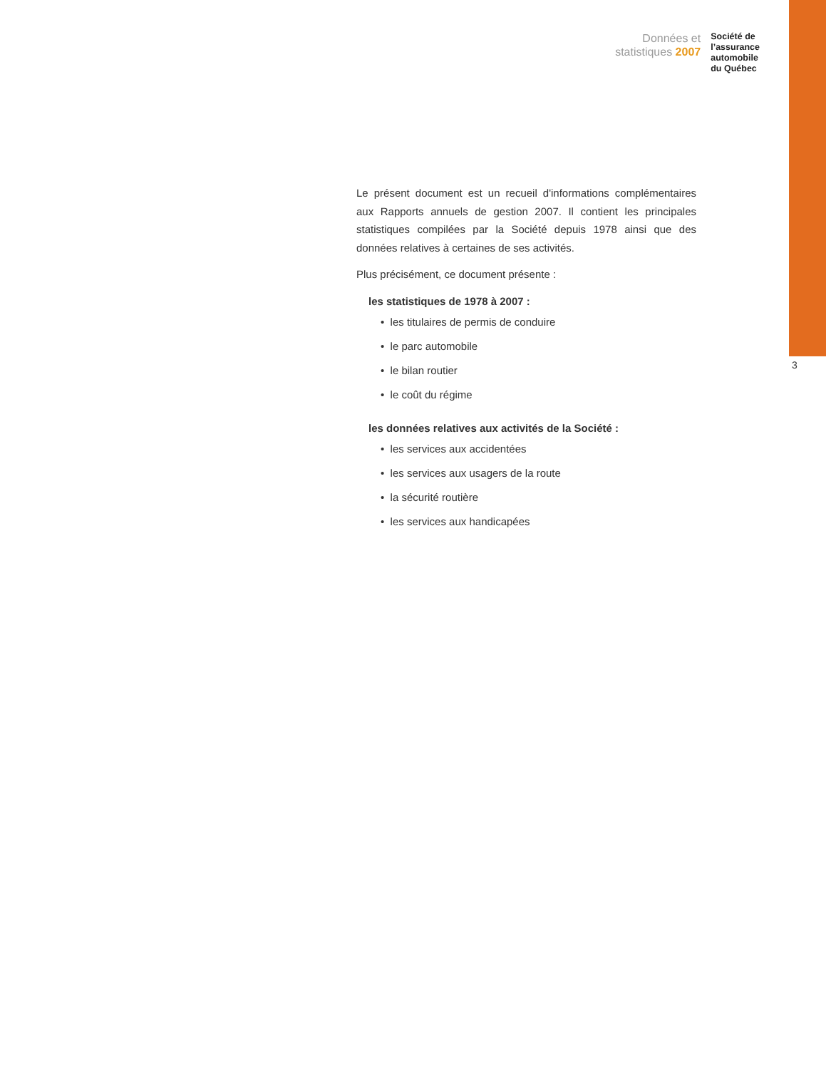Données et
statistiques 2007
Société de
l’assurance
automobile
du Québec
3
Le présent document est un recueil d'informations complémentaires aux Rapports annuels de gestion 2007. Il contient les principales statistiques compilées par la Société depuis 1978 ainsi que des données relatives à certaines de ses activités.
Plus précisément, ce document présente :
les statistiques de 1978 à 2007 :
• les titulaires de permis de conduire
• le parc automobile
• le bilan routier
• le coût du régime
les données relatives aux activités de la Société :
• les services aux accidentées
• les services aux usagers de la route
• la sécurité routière
• les services aux handicapées